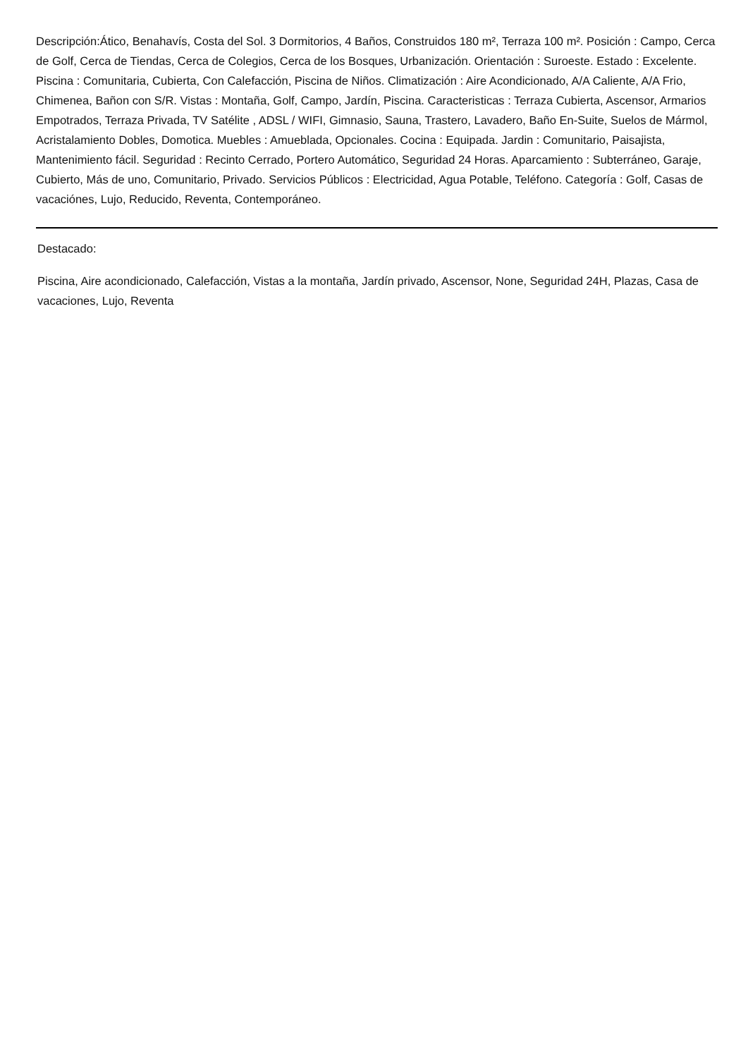Descripción:Ático, Benahavís, Costa del Sol. 3 Dormitorios, 4 Baños, Construidos 180 m², Terraza 100 m². Posición : Campo, Cerca de Golf, Cerca de Tiendas, Cerca de Colegios, Cerca de los Bosques, Urbanización. Orientación : Suroeste. Estado : Excelente. Piscina : Comunitaria, Cubierta, Con Calefacción, Piscina de Niños. Climatización : Aire Acondicionado, A/A Caliente, A/A Frio, Chimenea, Bañon con S/R. Vistas : Montaña, Golf, Campo, Jardín, Piscina. Caracteristicas : Terraza Cubierta, Ascensor, Armarios Empotrados, Terraza Privada, TV Satélite , ADSL / WIFI, Gimnasio, Sauna, Trastero, Lavadero, Baño En-Suite, Suelos de Mármol, Acristalamiento Dobles, Domotica. Muebles : Amueblada, Opcionales. Cocina : Equipada. Jardin : Comunitario, Paisajista, Mantenimiento fácil. Seguridad : Recinto Cerrado, Portero Automático, Seguridad 24 Horas. Aparcamiento : Subterráneo, Garaje, Cubierto, Más de uno, Comunitario, Privado. Servicios Públicos : Electricidad, Agua Potable, Teléfono. Categoría : Golf, Casas de vacaciónes, Lujo, Reducido, Reventa, Contemporáneo.
Destacado:
Piscina, Aire acondicionado, Calefacción, Vistas a la montaña, Jardín privado, Ascensor, None, Seguridad 24H, Plazas, Casa de vacaciones, Lujo, Reventa